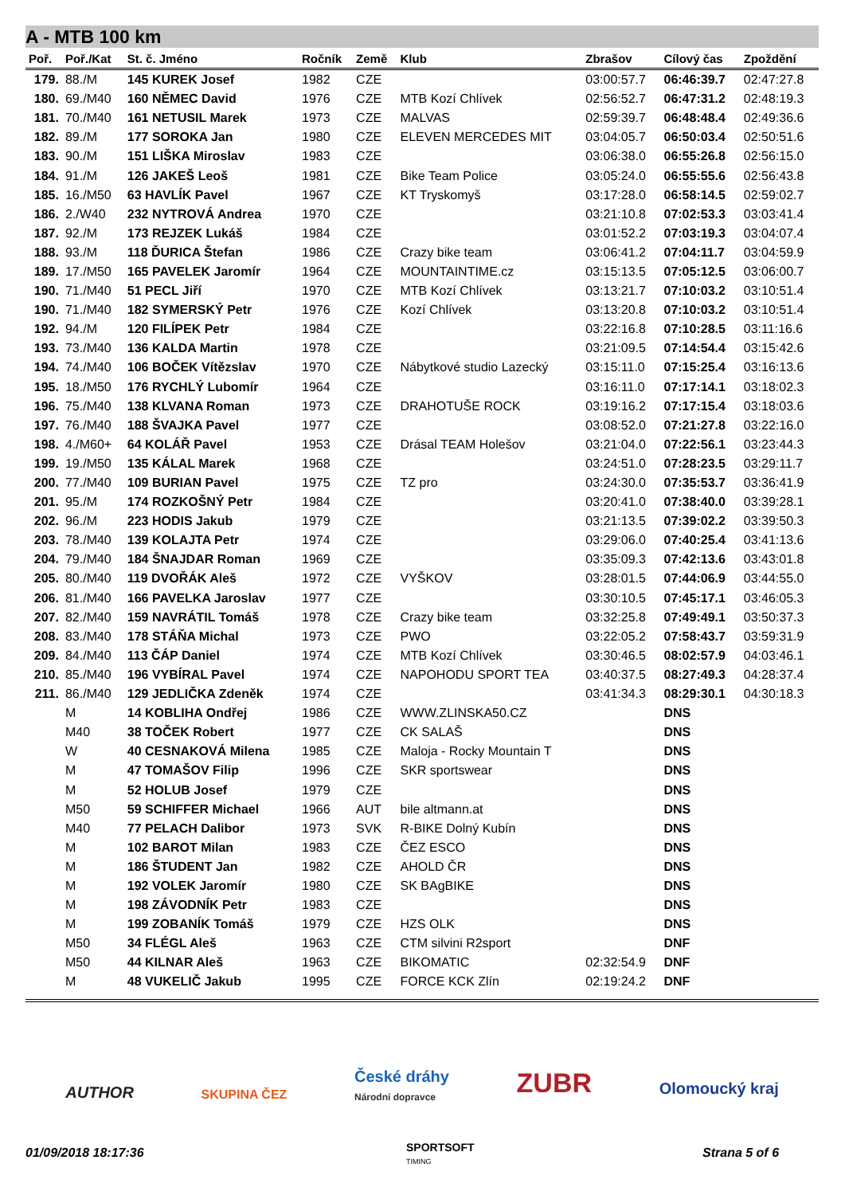A - MTB 100 km
| Poř. | Poř./Kat | St. č. Jméno | Ročník | Země | Klub | Zbrašov | Cílový čas | Zpoždění |
| --- | --- | --- | --- | --- | --- | --- | --- | --- |
| 179. | 88./M | 145 KUREK Josef | 1982 | CZE | | 03:00:57.7 | 06:46:39.7 | 02:47:27.8 |
| 180. | 69./M40 | 160 NĚMEC David | 1976 | CZE | MTB Kozí Chlívek | 02:56:52.7 | 06:47:31.2 | 02:48:19.3 |
| 181. | 70./M40 | 161 NETUSIL Marek | 1973 | CZE | MALVAS | 02:59:39.7 | 06:48:48.4 | 02:49:36.6 |
| 182. | 89./M | 177 SOROKA Jan | 1980 | CZE | ELEVEN MERCEDES MIT | 03:04:05.7 | 06:50:03.4 | 02:50:51.6 |
| 183. | 90./M | 151 LIŠKA Miroslav | 1983 | CZE | | 03:06:38.0 | 06:55:26.8 | 02:56:15.0 |
| 184. | 91./M | 126 JAKEŠ Leoš | 1981 | CZE | Bike Team Police | 03:05:24.0 | 06:55:55.6 | 02:56:43.8 |
| 185. | 16./M50 | 63 HAVLÍK Pavel | 1967 | CZE | KT Tryskomyš | 03:17:28.0 | 06:58:14.5 | 02:59:02.7 |
| 186. | 2./W40 | 232 NYTROVÁ Andrea | 1970 | CZE | | 03:21:10.8 | 07:02:53.3 | 03:03:41.4 |
| 187. | 92./M | 173 REJZEK Lukáš | 1984 | CZE | | 03:01:52.2 | 07:03:19.3 | 03:04:07.4 |
| 188. | 93./M | 118 ĎURICA Štefan | 1986 | CZE | Crazy bike team | 03:06:41.2 | 07:04:11.7 | 03:04:59.9 |
| 189. | 17./M50 | 165 PAVELEK Jaromír | 1964 | CZE | MOUNTAINTIME.cz | 03:15:13.5 | 07:05:12.5 | 03:06:00.7 |
| 190. | 71./M40 | 51 PECL Jiří | 1970 | CZE | MTB Kozí Chlívek | 03:13:21.7 | 07:10:03.2 | 03:10:51.4 |
| 190. | 71./M40 | 182 SYMERSKÝ Petr | 1976 | CZE | Kozí Chlívek | 03:13:20.8 | 07:10:03.2 | 03:10:51.4 |
| 192. | 94./M | 120 FILÍPEK Petr | 1984 | CZE | | 03:22:16.8 | 07:10:28.5 | 03:11:16.6 |
| 193. | 73./M40 | 136 KALDA Martin | 1978 | CZE | | 03:21:09.5 | 07:14:54.4 | 03:15:42.6 |
| 194. | 74./M40 | 106 BOČEK Vítězslav | 1970 | CZE | Nábytkové studio Lazecký | 03:15:11.0 | 07:15:25.4 | 03:16:13.6 |
| 195. | 18./M50 | 176 RYCHLÝ Lubomír | 1964 | CZE | | 03:16:11.0 | 07:17:14.1 | 03:18:02.3 |
| 196. | 75./M40 | 138 KLVANA Roman | 1973 | CZE | DRAHOTUŠE ROCK | 03:19:16.2 | 07:17:15.4 | 03:18:03.6 |
| 197. | 76./M40 | 188 ŠVAJKA Pavel | 1977 | CZE | | 03:08:52.0 | 07:21:27.8 | 03:22:16.0 |
| 198. | 4./M60+ | 64 KOLÁŘ Pavel | 1953 | CZE | Drásal TEAM Holešov | 03:21:04.0 | 07:22:56.1 | 03:23:44.3 |
| 199. | 19./M50 | 135 KÁLAL Marek | 1968 | CZE | | 03:24:51.0 | 07:28:23.5 | 03:29:11.7 |
| 200. | 77./M40 | 109 BURIAN Pavel | 1975 | CZE | TZ pro | 03:24:30.0 | 07:35:53.7 | 03:36:41.9 |
| 201. | 95./M | 174 ROZKOŠNÝ Petr | 1984 | CZE | | 03:20:41.0 | 07:38:40.0 | 03:39:28.1 |
| 202. | 96./M | 223 HODIS Jakub | 1979 | CZE | | 03:21:13.5 | 07:39:02.2 | 03:39:50.3 |
| 203. | 78./M40 | 139 KOLAJTA Petr | 1974 | CZE | | 03:29:06.0 | 07:40:25.4 | 03:41:13.6 |
| 204. | 79./M40 | 184 ŠNAJDAR Roman | 1969 | CZE | | 03:35:09.3 | 07:42:13.6 | 03:43:01.8 |
| 205. | 80./M40 | 119 DVOŘÁK Aleš | 1972 | CZE | VYŠKOV | 03:28:01.5 | 07:44:06.9 | 03:44:55.0 |
| 206. | 81./M40 | 166 PAVELKA Jaroslav | 1977 | CZE | | 03:30:10.5 | 07:45:17.1 | 03:46:05.3 |
| 207. | 82./M40 | 159 NAVRÁTIL Tomáš | 1978 | CZE | Crazy bike team | 03:32:25.8 | 07:49:49.1 | 03:50:37.3 |
| 208. | 83./M40 | 178 STÁŇA Michal | 1973 | CZE | PWO | 03:22:05.2 | 07:58:43.7 | 03:59:31.9 |
| 209. | 84./M40 | 113 ČÁP Daniel | 1974 | CZE | MTB Kozí Chlívek | 03:30:46.5 | 08:02:57.9 | 04:03:46.1 |
| 210. | 85./M40 | 196 VYBÍRAL Pavel | 1974 | CZE | NAPOHODU SPORT TEA | 03:40:37.5 | 08:27:49.3 | 04:28:37.4 |
| 211. | 86./M40 | 129 JEDLIČKA Zdeněk | 1974 | CZE | | 03:41:34.3 | 08:29:30.1 | 04:30:18.3 |
| | M | 14 KOBLIHA Ondřej | 1986 | CZE | WWW.ZLINSKA50.CZ | | DNS | |
| | M40 | 38 TOČEK Robert | 1977 | CZE | CK SALAŠ | | DNS | |
| | W | 40 CESNAKOVÁ Milena | 1985 | CZE | Maloja - Rocky Mountain T | | DNS | |
| | M | 47 TOMAŠOV Filip | 1996 | CZE | SKR sportswear | | DNS | |
| | M | 52 HOLUB Josef | 1979 | CZE | | | DNS | |
| | M50 | 59 SCHIFFER Michael | 1966 | AUT | bile altmann.at | | DNS | |
| | M40 | 77 PELACH Dalibor | 1973 | SVK | R-BIKE Dolný Kubín | | DNS | |
| | M | 102 BAROT Milan | 1983 | CZE | ČEZ ESCO | | DNS | |
| | M | 186 ŠTUDENT Jan | 1982 | CZE | AHOLD ČR | | DNS | |
| | M | 192 VOLEK Jaromír | 1980 | CZE | SK BAgBIKE | | DNS | |
| | M | 198 ZÁVODNÍK Petr | 1983 | CZE | | | DNS | |
| | M | 199 ZOBANÍK Tomáš | 1979 | CZE | HZS OLK | | DNS | |
| | M50 | 34 FLÉGL Aleš | 1963 | CZE | CTM silvini R2sport | | DNF | |
| | M50 | 44 KILNAR Aleš | 1963 | CZE | BIKOMATIC | 02:32:54.9 | DNF | |
| | M | 48 VUKELIČ Jakub | 1995 | CZE | FORCE KCK Zlín | 02:19:24.2 | DNF | |
AUTHOR SKUPINA ČEZ České dráhy
Národní dopravce ZUBR Olomoucký kraj
01/09/2018 18:17:36
SPORTSOFT
TIMING
Strana 5 of 6